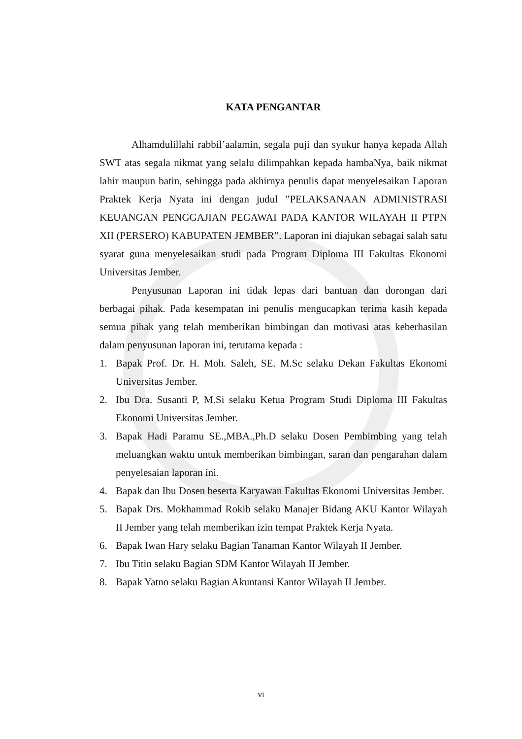KATA PENGANTAR
Alhamdulillahi rabbil’aalamin, segala puji dan syukur hanya kepada Allah SWT atas segala nikmat yang selalu dilimpahkan kepada hambaNya, baik nikmat lahir maupun batin, sehingga pada akhirnya penulis dapat menyelesaikan Laporan Praktek Kerja Nyata ini dengan judul ”PELAKSANAAN ADMINISTRASI KEUANGAN PENGGAJIAN PEGAWAI PADA KANTOR WILAYAH II PTPN XII (PERSERO) KABUPATEN JEMBER”. Laporan ini diajukan sebagai salah satu syarat guna menyelesaikan studi pada Program Diploma III Fakultas Ekonomi Universitas Jember.
Penyusunan Laporan ini tidak lepas dari bantuan dan dorongan dari berbagai pihak. Pada kesempatan ini penulis mengucapkan terima kasih kepada semua pihak yang telah memberikan bimbingan dan motivasi atas keberhasilan dalam penyusunan laporan ini, terutama kepada :
1. Bapak Prof. Dr. H. Moh. Saleh, SE. M.Sc selaku Dekan Fakultas Ekonomi Universitas Jember.
2. Ibu Dra. Susanti P, M.Si selaku Ketua Program Studi Diploma III Fakultas Ekonomi Universitas Jember.
3. Bapak Hadi Paramu SE.,MBA.,Ph.D selaku Dosen Pembimbing yang telah meluangkan waktu untuk memberikan bimbingan, saran dan pengarahan dalam penyelesaian laporan ini.
4. Bapak dan Ibu Dosen beserta Karyawan Fakultas Ekonomi Universitas Jember.
5. Bapak Drs. Mokhammad Rokib selaku Manajer Bidang AKU Kantor Wilayah II Jember yang telah memberikan izin tempat Praktek Kerja Nyata.
6. Bapak Iwan Hary selaku Bagian Tanaman Kantor Wilayah II Jember.
7. Ibu Titin selaku Bagian SDM Kantor Wilayah II Jember.
8. Bapak Yatno selaku Bagian Akuntansi Kantor Wilayah II Jember.
vi